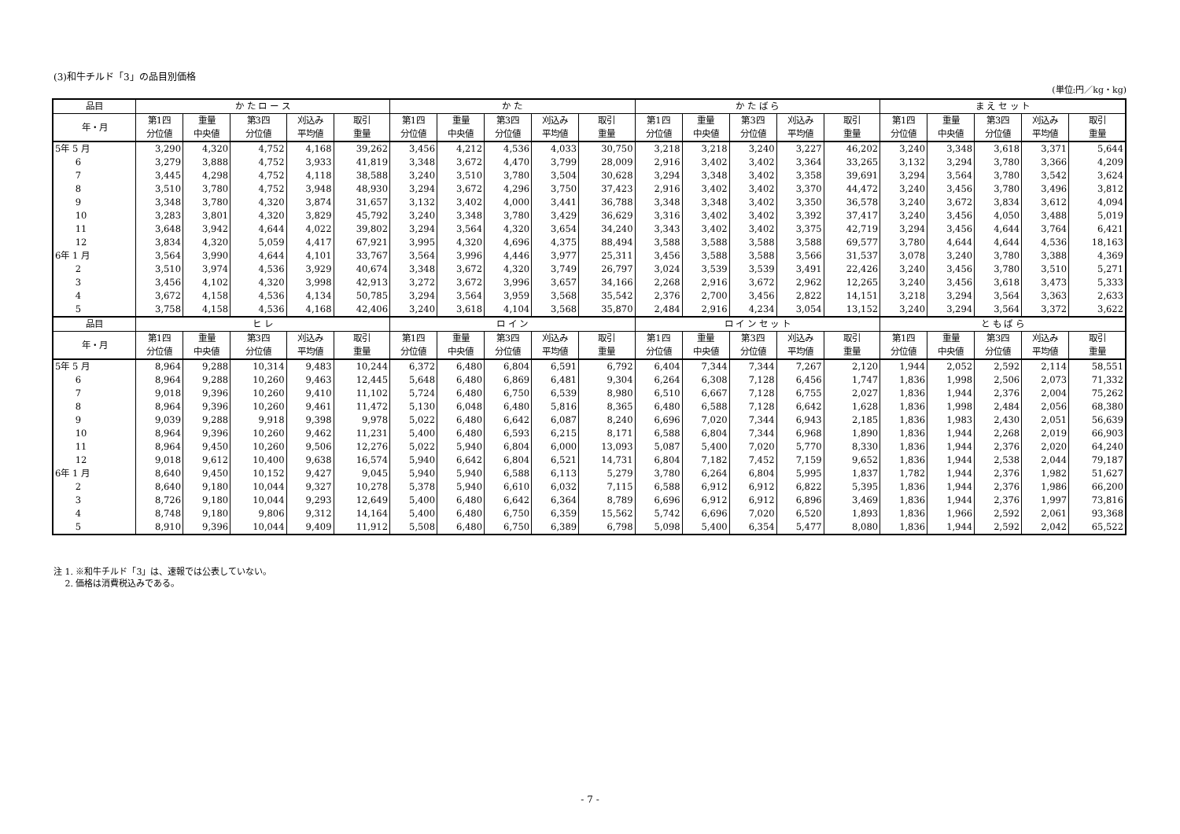(3)和牛チルド「3」の品目別価格
(単位:円／kg・kg)
| 品目 | か た ロ ー ス | | | | | か た | | | | | か た ば ら | | | | | ま え セ ッ ト | | | | |
| --- | --- | --- | --- | --- | --- | --- | --- | --- | --- | --- | --- | --- | --- | --- | --- | --- | --- | --- | --- | --- |
| 年・月 | 第1四 分位値 | 重量 中央値 | 第3四 分位値 | 刈込み 平均値 | 取引 重量 | 第1四 分位値 | 重量 中央値 | 第3四 分位値 | 刈込み 平均値 | 取引 重量 | 第1四 分位値 | 重量 中央値 | 第3四 分位値 | 刈込み 平均値 | 取引 重量 | 第1四 分位値 | 重量 中央値 | 第3四 分位値 | 刈込み 平均値 | 取引 重量 |
| 5年 5 月 | 3,290 | 4,320 | 4,752 | 4,168 | 39,262 | 3,456 | 4,212 | 4,536 | 4,033 | 30,750 | 3,218 | 3,218 | 3,240 | 3,227 | 46,202 | 3,240 | 3,348 | 3,618 | 3,371 | 5,644 |
| 6 | 3,279 | 3,888 | 4,752 | 3,933 | 41,819 | 3,348 | 3,672 | 4,470 | 3,799 | 28,009 | 2,916 | 3,402 | 3,402 | 3,364 | 33,265 | 3,132 | 3,294 | 3,780 | 3,366 | 4,209 |
| 7 | 3,445 | 4,298 | 4,752 | 4,118 | 38,588 | 3,240 | 3,510 | 3,780 | 3,504 | 30,628 | 3,294 | 3,348 | 3,402 | 3,358 | 39,691 | 3,294 | 3,564 | 3,780 | 3,542 | 3,624 |
| 8 | 3,510 | 3,780 | 4,752 | 3,948 | 48,930 | 3,294 | 3,672 | 4,296 | 3,750 | 37,423 | 2,916 | 3,402 | 3,402 | 3,370 | 44,472 | 3,240 | 3,456 | 3,780 | 3,496 | 3,812 |
| 9 | 3,348 | 3,780 | 4,320 | 3,874 | 31,657 | 3,132 | 3,402 | 4,000 | 3,441 | 36,788 | 3,348 | 3,348 | 3,402 | 3,350 | 36,578 | 3,240 | 3,672 | 3,834 | 3,612 | 4,094 |
| 10 | 3,283 | 3,801 | 4,320 | 3,829 | 45,792 | 3,240 | 3,348 | 3,780 | 3,429 | 36,629 | 3,316 | 3,402 | 3,402 | 3,392 | 37,417 | 3,240 | 3,456 | 4,050 | 3,488 | 5,019 |
| 11 | 3,648 | 3,942 | 4,644 | 4,022 | 39,802 | 3,294 | 3,564 | 4,320 | 3,654 | 34,240 | 3,343 | 3,402 | 3,402 | 3,375 | 42,719 | 3,294 | 3,456 | 4,644 | 3,764 | 6,421 |
| 12 | 3,834 | 4,320 | 5,059 | 4,417 | 67,921 | 3,995 | 4,320 | 4,696 | 4,375 | 88,494 | 3,588 | 3,588 | 3,588 | 3,588 | 69,577 | 3,780 | 4,644 | 4,644 | 4,536 | 18,163 |
| 6年 1 月 | 3,564 | 3,990 | 4,644 | 4,101 | 33,767 | 3,564 | 3,996 | 4,446 | 3,977 | 25,311 | 3,456 | 3,588 | 3,588 | 3,566 | 31,537 | 3,078 | 3,240 | 3,780 | 3,388 | 4,369 |
| 2 | 3,510 | 3,974 | 4,536 | 3,929 | 40,674 | 3,348 | 3,672 | 4,320 | 3,749 | 26,797 | 3,024 | 3,539 | 3,539 | 3,491 | 22,426 | 3,240 | 3,456 | 3,780 | 3,510 | 5,271 |
| 3 | 3,456 | 4,102 | 4,320 | 3,998 | 42,913 | 3,272 | 3,672 | 3,996 | 3,657 | 34,166 | 2,268 | 2,916 | 3,672 | 2,962 | 12,265 | 3,240 | 3,456 | 3,618 | 3,473 | 5,333 |
| 4 | 3,672 | 4,158 | 4,536 | 4,134 | 50,785 | 3,294 | 3,564 | 3,959 | 3,568 | 35,542 | 2,376 | 2,700 | 3,456 | 2,822 | 14,151 | 3,218 | 3,294 | 3,564 | 3,363 | 2,633 |
| 5 | 3,758 | 4,158 | 4,536 | 4,168 | 42,406 | 3,240 | 3,618 | 4,104 | 3,568 | 35,870 | 2,484 | 2,916 | 4,234 | 3,054 | 13,152 | 3,240 | 3,294 | 3,564 | 3,372 | 3,622 |
| 品目 | ヒ レ | | | | | ロ イ ン | | | | | ロ イ ン セ ッ ト | | | | | と も ば ら | | | | |
| 年・月 | 第1四 分位値 | 重量 中央値 | 第3四 分位値 | 刈込み 平均値 | 取引 重量 | 第1四 分位値 | 重量 中央値 | 第3四 分位値 | 刈込み 平均値 | 取引 重量 | 第1四 分位値 | 重量 中央値 | 第3四 分位値 | 刈込み 平均値 | 取引 重量 | 第1四 分位値 | 重量 中央値 | 第3四 分位値 | 刈込み 平均値 | 取引 重量 |
| 5年 5 月 | 8,964 | 9,288 | 10,314 | 9,483 | 10,244 | 6,372 | 6,480 | 6,804 | 6,591 | 6,792 | 6,404 | 7,344 | 7,344 | 7,267 | 2,120 | 1,944 | 2,052 | 2,592 | 2,114 | 58,551 |
| 6 | 8,964 | 9,288 | 10,260 | 9,463 | 12,445 | 5,648 | 6,480 | 6,869 | 6,481 | 9,304 | 6,264 | 6,308 | 7,128 | 6,456 | 1,747 | 1,836 | 1,998 | 2,506 | 2,073 | 71,332 |
| 7 | 9,018 | 9,396 | 10,260 | 9,410 | 11,102 | 5,724 | 6,480 | 6,750 | 6,539 | 8,980 | 6,510 | 6,667 | 7,128 | 6,755 | 2,027 | 1,836 | 1,944 | 2,376 | 2,004 | 75,262 |
| 8 | 8,964 | 9,396 | 10,260 | 9,461 | 11,472 | 5,130 | 6,048 | 6,480 | 5,816 | 8,365 | 6,480 | 6,588 | 7,128 | 6,642 | 1,628 | 1,836 | 1,998 | 2,484 | 2,056 | 68,380 |
| 9 | 9,039 | 9,288 | 9,918 | 9,398 | 9,978 | 5,022 | 6,480 | 6,642 | 6,087 | 8,240 | 6,696 | 7,020 | 7,344 | 6,943 | 2,185 | 1,836 | 1,983 | 2,430 | 2,051 | 56,639 |
| 10 | 8,964 | 9,396 | 10,260 | 9,462 | 11,231 | 5,400 | 6,480 | 6,593 | 6,215 | 8,171 | 6,588 | 6,804 | 7,344 | 6,968 | 1,890 | 1,836 | 1,944 | 2,268 | 2,019 | 66,903 |
| 11 | 8,964 | 9,450 | 10,260 | 9,506 | 12,276 | 5,022 | 5,940 | 6,804 | 6,000 | 13,093 | 5,087 | 5,400 | 7,020 | 5,770 | 8,330 | 1,836 | 1,944 | 2,376 | 2,020 | 64,240 |
| 12 | 9,018 | 9,612 | 10,400 | 9,638 | 16,574 | 5,940 | 6,642 | 6,804 | 6,521 | 14,731 | 6,804 | 7,182 | 7,452 | 7,159 | 9,652 | 1,836 | 1,944 | 2,538 | 2,044 | 79,187 |
| 6年 1 月 | 8,640 | 9,450 | 10,152 | 9,427 | 9,045 | 5,940 | 5,940 | 6,588 | 6,113 | 5,279 | 3,780 | 6,264 | 6,804 | 5,995 | 1,837 | 1,782 | 1,944 | 2,376 | 1,982 | 51,627 |
| 2 | 8,640 | 9,180 | 10,044 | 9,327 | 10,278 | 5,378 | 5,940 | 6,610 | 6,032 | 7,115 | 6,588 | 6,912 | 6,912 | 6,822 | 5,395 | 1,836 | 1,944 | 2,376 | 1,986 | 66,200 |
| 3 | 8,726 | 9,180 | 10,044 | 9,293 | 12,649 | 5,400 | 6,480 | 6,642 | 6,364 | 8,789 | 6,696 | 6,912 | 6,912 | 6,896 | 3,469 | 1,836 | 1,944 | 2,376 | 1,997 | 73,816 |
| 4 | 8,748 | 9,180 | 9,806 | 9,312 | 14,164 | 5,400 | 6,480 | 6,750 | 6,359 | 15,562 | 5,742 | 6,696 | 7,020 | 6,520 | 1,893 | 1,836 | 1,966 | 2,592 | 2,061 | 93,368 |
| 5 | 8,910 | 9,396 | 10,044 | 9,409 | 11,912 | 5,508 | 6,480 | 6,750 | 6,389 | 6,798 | 5,098 | 5,400 | 6,354 | 5,477 | 8,080 | 1,836 | 1,944 | 2,592 | 2,042 | 65,522 |
注 1. ※和牛チルド「3」は、速報では公表していない。
　 2. 価格は消費税込みである。
- 7 -